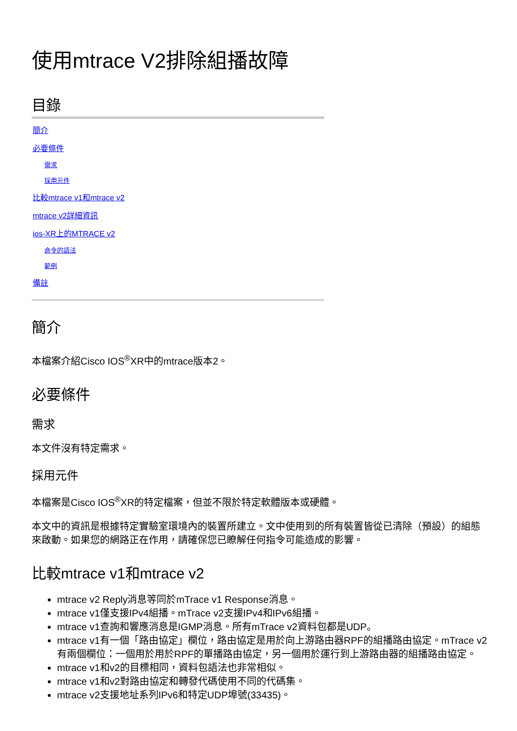使用mtrace V2排除組播故障
目錄
簡介
必要條件
需求
採用元件
比較mtrace v1和mtrace v2
mtrace v2詳細資訊
ios-XR上的MTRACE v2
命令的語法
範例
備註
簡介
本檔案介紹Cisco IOS<sup>®</sup>XR中的mtrace版本2。
必要條件
需求
本文件沒有特定需求。
採用元件
本檔案是Cisco IOS<sup>®</sup>XR的特定檔案，但並不限於特定軟體版本或硬體。
本文中的資訊是根據特定實驗室環境內的裝置所建立。文中使用到的所有裝置皆從已清除（預設）的組態來啟動。如果您的網路正在作用，請確保您已瞭解任何指令可能造成的影響。
比較mtrace v1和mtrace v2
mtrace v2 Reply消息等同於mTrace v1 Response消息。
mtrace v1僅支援IPv4組播。mTrace v2支援IPv4和IPv6組播。
mtrace v1查詢和響應消息是IGMP消息。所有mTrace v2資料包都是UDP。
mtrace v1有一個「路由協定」欄位，路由協定是用於向上游路由器RPF的組播路由協定。mTrace v2有兩個欄位：一個用於用於RPF的單播路由協定，另一個用於運行到上游路由器的組播路由協定。
mtrace v1和v2的目標相同，資料包語法也非常相似。
mtrace v1和v2對路由協定和轉發代碼使用不同的代碼集。
mtrace v2支援地址系列IPv6和特定UDP埠號(33435)。